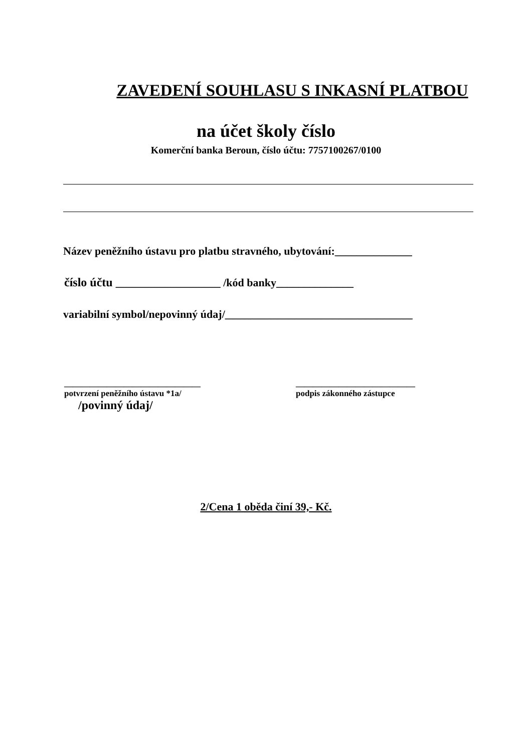ZAVEDENÍ SOUHLASU S INKASNÍ PLATBOU
na účet školy číslo
Komerční banka Beroun, číslo účtu: 7757100267/0100
Název peněžního ústavu pro platbu stravného, ubytování:______________
číslo účtu ___________________ /kód banky______________
variabilní symbol/nepovinný údaj/__________________________________
________________________________
potvrzení peněžního ústavu *1a/
/povinný údaj/
____________________________
podpis zákonného zástupce
2/Cena 1 oběda činí 39,- Kč.